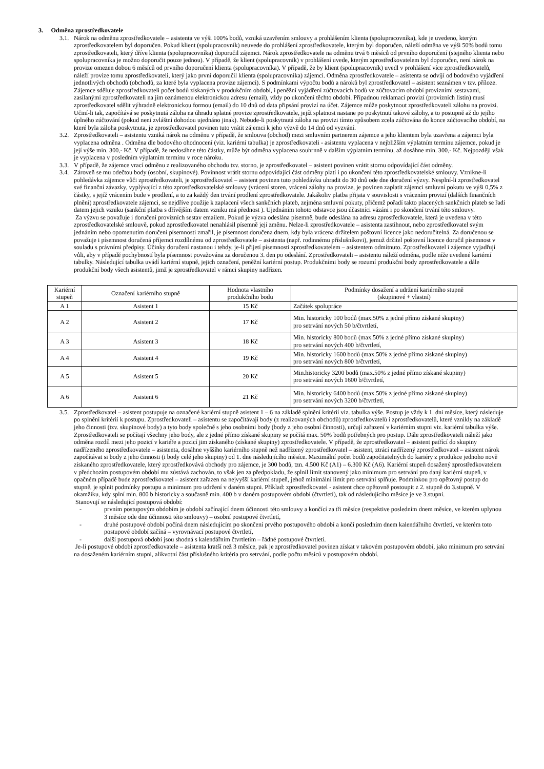3. Odměna zprostředkovatele
3.1.
Nárok na odměnu zprostředkovatele – asistenta ve výši 100% bodů, vzniká uzavřením smlouvy a prohlášením klienta (spolupracovníka), kde je uvedeno, kterým zprostředkovatelem byl doporučen. Pokud klient (spolupracovník) neuvede do prohlášení zprostředkovatele, kterým byl doporučen, náleží odměna ve výši 50% bodů tomu zprostředkovateli, který dříve klienta (spolupracovníka) doporučil zájemci. Nárok zprostředkovatele na odměnu trvá 6 měsíců od prvního doporučení (stejného klienta nebo spolupracovníka je možno doporučit pouze jednou). V případě, že klient (spolupracovník) v prohlášení uvede, kterým zprostředkovatelem byl doporučen, není nárok na provize omezen dobou 6 měsíců od prvního doporučení klienta (spolupracovníka). V případě, že by klient (spolupracovník) uvedl v prohlášení více zprostředkovatelů, náleží provize tomu zprostředkovateli, který jako první doporučil klienta (spolupracovníka) zájemci. Odměna zprostředkovatele – asistenta se odvíjí od bodového vyjádření jednotlivých obchodů (obchodů, za které byla vyplacena provize zájemci). S podmínkami výpočtu bodů a nároků byl zprostředkovatel – asistent seznámen v tzv. příloze. Zájemce sděluje zprostředkovateli počet bodů získaných v produkčním období, i peněžní vyjádření zúčtovacích bodů ve zúčtovacím období provizními sestavami, zasílanými zprostředkovateli na jím oznámenou elektronickou adresu (email), vždy po ukončení těchto období. Případnou reklamaci provizí (provizních listin) musí zprostředkovatel sdělit výhradně elektronickou formou (email) do 10 dnů od data připsání provizí na účet. Zájemce může poskytnout zprostředkovateli zálohu na provizi. Učiní-li tak, započítává se poskytnutá záloha na úhradu splatné provize zprostředkovatele, jejíž splatnost nastane po poskytnutí takové zálohy, a to postupně až do jejího úplného zúčtování (pokud není zvláštní dohodou ujednáno jinak). Nebude-li poskytnutá záloha na provizi tímto způsobem zcela zúčtována do konce zúčtovacího období, na které byla záloha poskytnuta, je zprostředkovatel povinen tuto vrátit zájemci k jeho výzvě do 14 dnů od vyzvání.
3.2.
Zprostředkovateli – asistentu vzniká nárok na odměnu v případě, že smlouva (obchod) mezi smluvním partnerem zájemce a jeho klientem byla uzavřena a zájemci byla vyplacena odměna . Odměna dle bodového ohodnocení (viz. kariérní tabulka) je zprostředkovateli - asistentu vyplacena v nejbližším výplatním termínu zájemce, pokud je její výše min. 300,- Kč. V případě, že nedosáhne této částky, může být odměna vyplacena souhrnně v dalším výplatním termínu, až dosáhne min. 300,- Kč. Nejpozději však je vyplacena v posledním výplatním termínu v roce nároku.
3.3.
V případě, že zájemce vrací odměnu z realizovaného obchodu tzv. storno, je zprostředkovatel – asistent povinen vrátit stornu odpovídající část odměny.
3.4.
Zároveň se mu odečtou body (osobní, skupinové). Povinnost vrátit stornu odpovídající část odměny platí i po ukončení této zprostředkovatelské smlouvy. Vznikne-li pohledávka zájemce vůči zprostředkovateli, je zprostředkovatel – asistent povinen tuto pohledávku uhradit do 30 dnů ode dne doručení výzvy. Nesplní-li zprostředkovatel své finanční závazky, vyplývající z této zprostředkovatelské smlouvy (vrácení storen, vrácení zálohy na provize, je povinen zaplatit zájemci smluvní pokutu ve výši 0,5% z částky, s jejíž vrácením bude v prodlení, a to za každý den trvání prodlení zprostředkovatele. Jakákoliv platba přijata v souvislosti s vrácením provizí (dalších finančních plnění) zprostředkovatele zájemci, se nejdříve použije k zaplacení všech sankčních plateb, zejména smluvní pokuty, přičemž pořadí takto placených sankčních plateb se řadí datem jejich vzniku (sankční platba s dřívějším datem vzniku má přednost ). Ujednáním tohoto odstavce jsou účastníci vázáni i po skončení trvání této smlouvy.
Za výzvu se považuje i doručení provizních sestav emailem. Pokud je výzva odeslána písemně, bude odeslána na adresu zprostředkovatele, která je uvedena v této zprostředkovatelské smlouvě, pokud zprostředkovatel nenahlásil písemně její změnu. Nelze-li zprostředkovatele – asistenta zastihnout, nebo zprostředkovatel svým jednáním nebo opomenutím doručení písemnosti zmařil, je písemnost doručena dnem, kdy byla vrácena držitelem poštovní licence jako nedoručitelná. Za doručenou se považuje i písemnost doručená příjemci rozdílnému od zprostředkovatele – asistenta (např. rodinnému příslušníkovi), jemuž držitel poštovní licence doručil písemnost v souladu s právními předpisy. Účinky doručení nastanou i tehdy, je-li přijetí písemnosti zprostředkovatelem – asistentem odmítnuto. Zprostředkovatel i zájemce vyjadřují vůli, aby v případě pochybností byla písemnost považována za doručenou 3. den po odeslání. Zprostředkovateli – asistentu náleží odměna, podle níže uvedené kariérní tabulky. Následující tabulka uvádí kariérní stupně, jejich označení, peněžní kariérní postup. Produkčními body se rozumí produkční body zprostředkovatele a dále produkční body všech asistentů, jimž je zprostředkovatel v rámci skupiny nadřízen.
| Kariérní stupeň | Označení kariérního stupně | Hodnota vlastního produkčního bodu | Podmínky dosažení a udržení kariérního stupně (skupinové + vlastní) |
| --- | --- | --- | --- |
| A 1 | Asistent 1 | 15 Kč | Začátek spolupráce |
| A 2 | Asistent 2 | 17 Kč | Min. historicky 100 bodů (max.50% z jedné přímo získané skupiny) pro setrvání nových 50 b/čtvrtletí, |
| A 3 | Asistent 3 | 18 Kč | Min. historicky 800 bodů (max.50% z jedné přímo získané skupiny) pro setrvání nových 400 b/čtvrtletí, |
| A 4 | Asistent 4 | 19 Kč | Min. historicky 1600 bodů (max.50% z jedné přímo získané skupiny) pro setrvání nových 800 b/čtvrtletí, |
| A 5 | Asistent 5 | 20 Kč | Min.historicky 3200 bodů (max.50% z jedné přímo získané skupiny) pro setrvání nových 1600 b/čtvrtletí, |
| A 6 | Asistent 6 | 21 Kč | Min. historicky 6400 bodů (max.50% z jedné přímo získané skupiny) pro setrvání nových 3200 b/čtvrtletí, |
3.5.
Zprostředkovatel – asistent postupuje na označené kariérní stupně asistent 1 – 6 na základě splnění kritérií viz. tabulka výše. Postup je vždy k 1. dni měsíce, který následuje po splnění kritérií k postupu. Zprostředkovateli – asistentu se započítávají body (z realizovaných obchodů) zprostředkovatelů i zprostředkovatelů, které vznikly na základě jeho činnosti (tzv. skupinové body) a tyto body společně s jeho osobními body (body z jeho osobní činnosti), určují zařazení v kariérním stupni viz. kariérní tabulka výše. Zprostředkovateli se počítají všechny jeho body, ale z jedné přímo získané skupiny se počítá max. 50% bodů potřebných pro postup. Dále zprostředkovateli náleží jako odměna rozdíl mezi jeho pozicí v kariéře a pozicí jim získaného (získané skupiny) zprostředkovatele. V případě, že zprostředkovatel – asistent patřící do skupiny nadřízeného zprostředkovatele – asistenta, dosáhne vyššího kariérního stupně než nadřízený zprostředkovatel – asistent, ztrácí nadřízený zprostředkovatel – asistent nárok započítávat si body z jeho činnosti (i body celé jeho skupiny) od 1. dne následujícího měsíce. Maximální počet bodů započitatelných do kariéry z produkce jednoho nově získaného zprostředkovatele, který zprostředkovává obchody pro zájemce, je 300 bodů, tzn. 4.500 Kč (A1) – 6.300 Kč (A6). Kariérní stupeň dosažený zprostředkovatelem v předchozím postupovém období mu zůstává zachován, to však jen za předpokladu, že splnil limit stanovený jako minimum pro setrvání pro daný kariérní stupeň, v opačném případě bude zprostředkovatel – asistent zařazen na nejvyšší kariérní stupeň, jehož minimální limit pro setrvání splňuje. Podmínkou pro opětovný postup do stupně, je splnit podmínky postupu a minimum pro udržení v daném stupni. Příklad: zprostředkovatel - asistent chce opětovně postoupit z 2. stupně do 3.stupně. V okamžiku, kdy splní min. 800 b historicky a současně min. 400 b v daném postupovém období (čtvrtletí), tak od následujícího měsíce je ve 3.stupni.
Stanovují se následující postupová období:
- prvním postupovým obdobím je období začínající dnem účinnosti této smlouvy a končící za tři měsíce (respektive posledním dnem měsíce, ve kterém uplynou 3 měsíce ode dne účinnosti této smlouvy) – osobní postupové čtvrtletí,
- druhé postupové období počíná dnem následujícím po skončení prvého postupového období a končí posledním dnem kalendářního čtvrtletí, ve kterém toto postupové období začíná – vyrovnávací postupové čtvrtletí,
- další postupová období jsou shodná s kalendářním čtvrtletím – řádné postupové čtvrtletí.
Je-li postupové období zprostředkovatele – asistenta kratší než 3 měsíce, pak je zprostředkovatel povinen získat v takovém postupovém období, jako minimum pro setrvání na dosaženém kariérním stupni, alikvotní část příslušného kritéria pro setrvání, podle počtu měsíců v postupovém období.